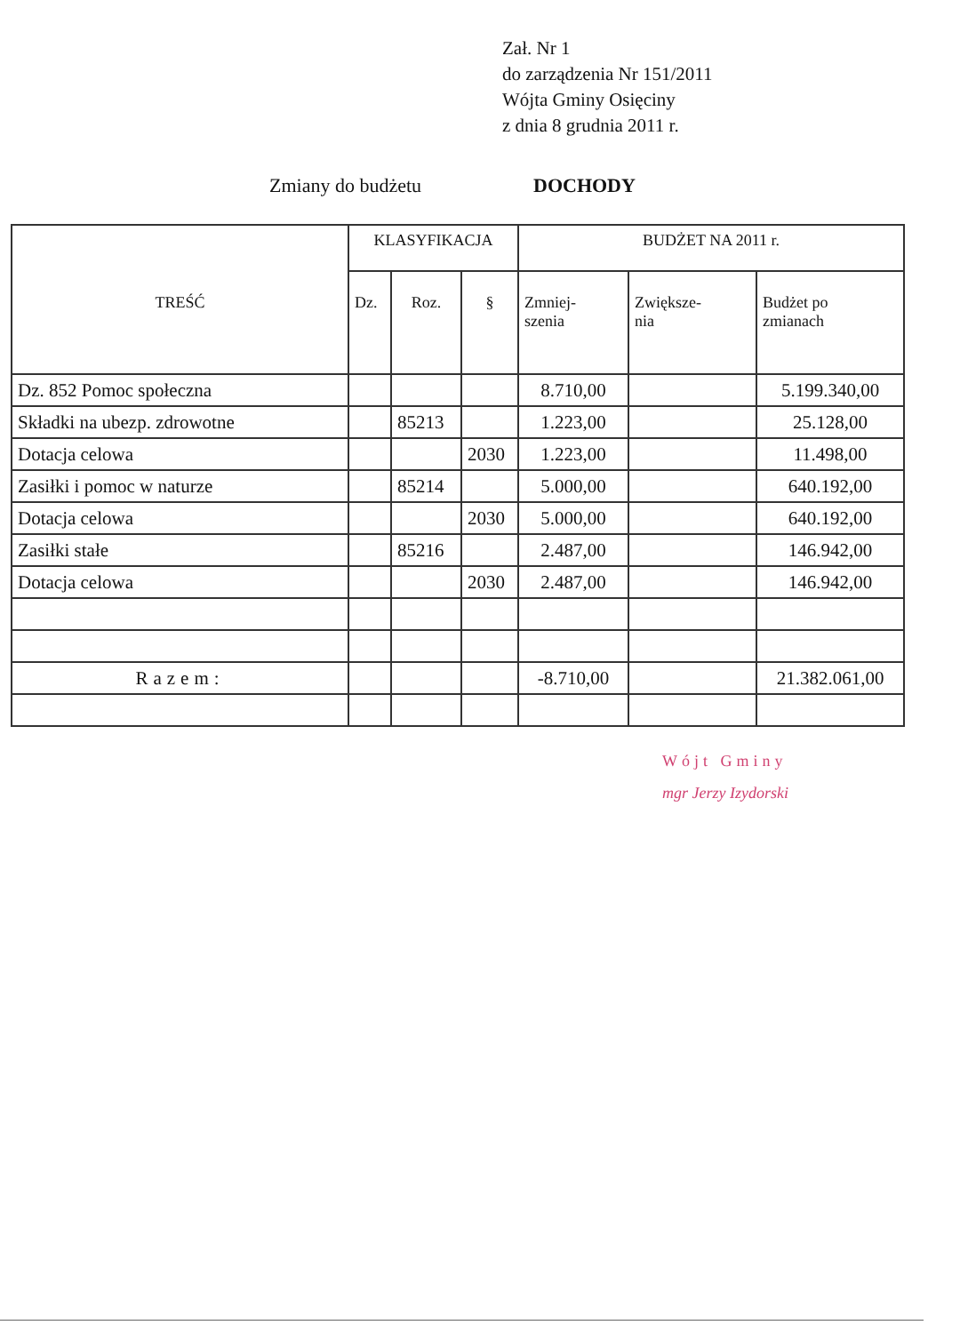Zał. Nr 1
do zarządzenia Nr 151/2011
Wójta Gminy Osięciny
z dnia 8 grudnia 2011 r.
Zmiany do budżetu DOCHODY
| TREŚĆ | KLASYFIKACJA | | | BUDŻET NA 2011 r. | | |
| --- | --- | --- | --- | --- | --- | --- |
| | Dz. | Roz. | § | Zmniej- szenia | Zwiększe- nia | Budżet po zmianach |
| Dz. 852 Pomoc społeczna | | | | 8.710,00 | | 5.199.340,00 |
| Składki na ubezp. zdrowotne | | 85213 | | 1.223,00 | | 25.128,00 |
| Dotacja celowa | | | 2030 | 1.223,00 | | 11.498,00 |
| Zasiłki i pomoc w naturze | | 85214 | | 5.000,00 | | 640.192,00 |
| Dotacja celowa | | | 2030 | 5.000,00 | | 640.192,00 |
| Zasiłki stałe | | 85216 | | 2.487,00 | | 146.942,00 |
| Dotacja celowa | | | 2030 | 2.487,00 | | 146.942,00 |
| Razem: | | | | -8.710,00 | | 21.382.061,00 |
Wójt Gminy
mgr Jerzy Izydorski